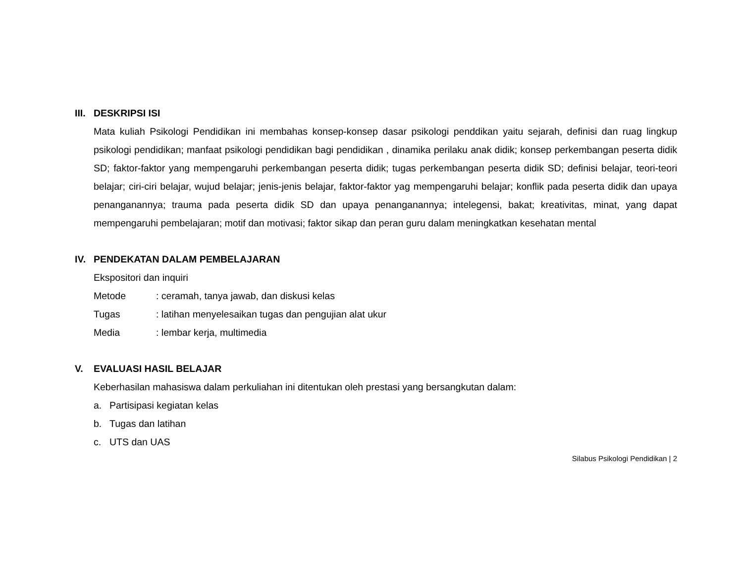III. DESKRIPSI ISI
Mata kuliah Psikologi Pendidikan ini membahas konsep-konsep dasar psikologi penddikan yaitu sejarah, definisi dan ruag lingkup psikologi pendidikan; manfaat psikologi pendidikan bagi pendidikan , dinamika perilaku anak didik; konsep perkembangan peserta didik SD; faktor-faktor yang mempengaruhi perkembangan peserta didik; tugas perkembangan peserta didik SD; definisi belajar, teori-teori belajar; ciri-ciri belajar, wujud belajar; jenis-jenis belajar, faktor-faktor yag mempengaruhi belajar; konflik pada peserta didik dan upaya penanganannya; trauma pada peserta didik SD dan upaya penanganannya; intelegensi, bakat; kreativitas, minat, yang dapat mempengaruhi pembelajaran; motif dan motivasi; faktor sikap dan peran guru dalam meningkatkan kesehatan mental
IV. PENDEKATAN DALAM PEMBELAJARAN
Ekspositori dan inquiri
Metode: ceramah, tanya jawab, dan diskusi kelas
Tugas: latihan menyelesaikan tugas dan pengujian alat ukur
Media: lembar kerja, multimedia
V. EVALUASI HASIL BELAJAR
Keberhasilan mahasiswa dalam perkuliahan ini ditentukan oleh prestasi yang bersangkutan dalam:
a. Partisipasi kegiatan kelas
b. Tugas dan latihan
c. UTS dan UAS
Silabus Psikologi Pendidikan | 2